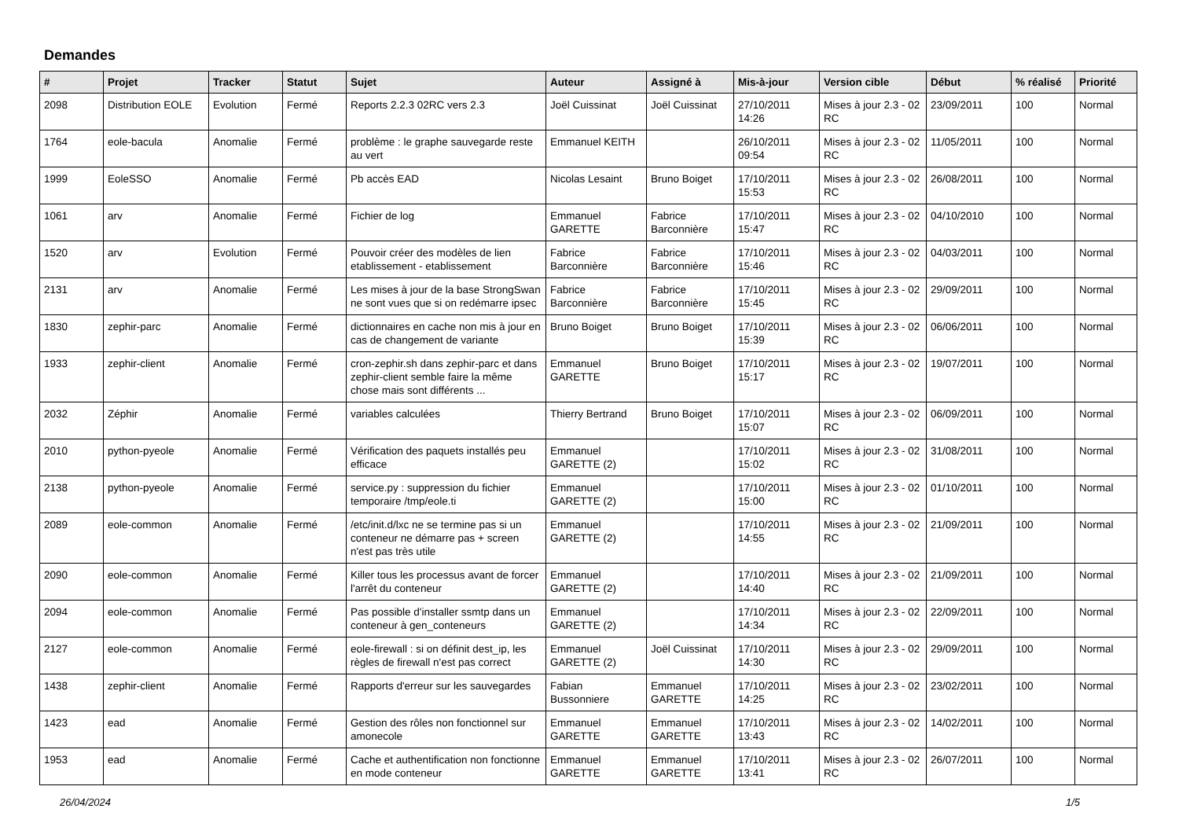Demandes
| # | Projet | Tracker | Statut | Sujet | Auteur | Assigné à | Mis-à-jour | Version cible | Début | % réalisé | Priorité |
| --- | --- | --- | --- | --- | --- | --- | --- | --- | --- | --- | --- |
| 2098 | Distribution EOLE | Evolution | Fermé | Reports 2.2.3 02RC vers 2.3 | Joël Cuissinat | Joël Cuissinat | 27/10/2011 14:26 | Mises à jour 2.3 - 02 RC | 23/09/2011 | 100 | Normal |
| 1764 | eole-bacula | Anomalie | Fermé | problème : le graphe sauvegarde reste au vert | Emmanuel KEITH | | 26/10/2011 09:54 | Mises à jour 2.3 - 02 RC | 11/05/2011 | 100 | Normal |
| 1999 | EoleSSO | Anomalie | Fermé | Pb accès EAD | Nicolas Lesaint | Bruno Boiget | 17/10/2011 15:53 | Mises à jour 2.3 - 02 RC | 26/08/2011 | 100 | Normal |
| 1061 | arv | Anomalie | Fermé | Fichier de log | Emmanuel GARETTE | Fabrice Barconnière | 17/10/2011 15:47 | Mises à jour 2.3 - 02 RC | 04/10/2010 | 100 | Normal |
| 1520 | arv | Evolution | Fermé | Pouvoir créer des modèles de lien etablissement - etablissement | Fabrice Barconnière | Fabrice Barconnière | 17/10/2011 15:46 | Mises à jour 2.3 - 02 RC | 04/03/2011 | 100 | Normal |
| 2131 | arv | Anomalie | Fermé | Les mises à jour de la base StrongSwan ne sont vues que si on redémarre ipsec | Fabrice Barconnière | Fabrice Barconnière | 17/10/2011 15:45 | Mises à jour 2.3 - 02 RC | 29/09/2011 | 100 | Normal |
| 1830 | zephir-parc | Anomalie | Fermé | dictionnaires en cache non mis à jour en cas de changement de variante | Bruno Boiget | Bruno Boiget | 17/10/2011 15:39 | Mises à jour 2.3 - 02 RC | 06/06/2011 | 100 | Normal |
| 1933 | zephir-client | Anomalie | Fermé | cron-zephir.sh dans zephir-parc et dans zephir-client semble faire la même chose mais sont différents ... | Emmanuel GARETTE | Bruno Boiget | 17/10/2011 15:17 | Mises à jour 2.3 - 02 RC | 19/07/2011 | 100 | Normal |
| 2032 | Zéphir | Anomalie | Fermé | variables calculées | Thierry Bertrand | Bruno Boiget | 17/10/2011 15:07 | Mises à jour 2.3 - 02 RC | 06/09/2011 | 100 | Normal |
| 2010 | python-pyeole | Anomalie | Fermé | Vérification des paquets installés peu efficace | Emmanuel GARETTE (2) | | 17/10/2011 15:02 | Mises à jour 2.3 - 02 RC | 31/08/2011 | 100 | Normal |
| 2138 | python-pyeole | Anomalie | Fermé | service.py : suppression du fichier temporaire /tmp/eole.ti | Emmanuel GARETTE (2) | | 17/10/2011 15:00 | Mises à jour 2.3 - 02 RC | 01/10/2011 | 100 | Normal |
| 2089 | eole-common | Anomalie | Fermé | /etc/init.d/lxc ne se termine pas si un conteneur ne démarre pas + screen n'est pas très utile | Emmanuel GARETTE (2) | | 17/10/2011 14:55 | Mises à jour 2.3 - 02 RC | 21/09/2011 | 100 | Normal |
| 2090 | eole-common | Anomalie | Fermé | Killer tous les processus avant de forcer l'arrêt du conteneur | Emmanuel GARETTE (2) | | 17/10/2011 14:40 | Mises à jour 2.3 - 02 RC | 21/09/2011 | 100 | Normal |
| 2094 | eole-common | Anomalie | Fermé | Pas possible d'installer ssmtp dans un conteneur à gen_conteneurs | Emmanuel GARETTE (2) | | 17/10/2011 14:34 | Mises à jour 2.3 - 02 RC | 22/09/2011 | 100 | Normal |
| 2127 | eole-common | Anomalie | Fermé | eole-firewall : si on définit dest_ip, les règles de firewall n'est pas correct | Emmanuel GARETTE (2) | Joël Cuissinat | 17/10/2011 14:30 | Mises à jour 2.3 - 02 RC | 29/09/2011 | 100 | Normal |
| 1438 | zephir-client | Anomalie | Fermé | Rapports d'erreur sur les sauvegardes | Fabian Bussonniere | Emmanuel GARETTE | 17/10/2011 14:25 | Mises à jour 2.3 - 02 RC | 23/02/2011 | 100 | Normal |
| 1423 | ead | Anomalie | Fermé | Gestion des rôles non fonctionnel sur amonecole | Emmanuel GARETTE | Emmanuel GARETTE | 17/10/2011 13:43 | Mises à jour 2.3 - 02 RC | 14/02/2011 | 100 | Normal |
| 1953 | ead | Anomalie | Fermé | Cache et authentification non fonctionne en mode conteneur | Emmanuel GARETTE | Emmanuel GARETTE | 17/10/2011 13:41 | Mises à jour 2.3 - 02 RC | 26/07/2011 | 100 | Normal |
26/04/2024 1/5